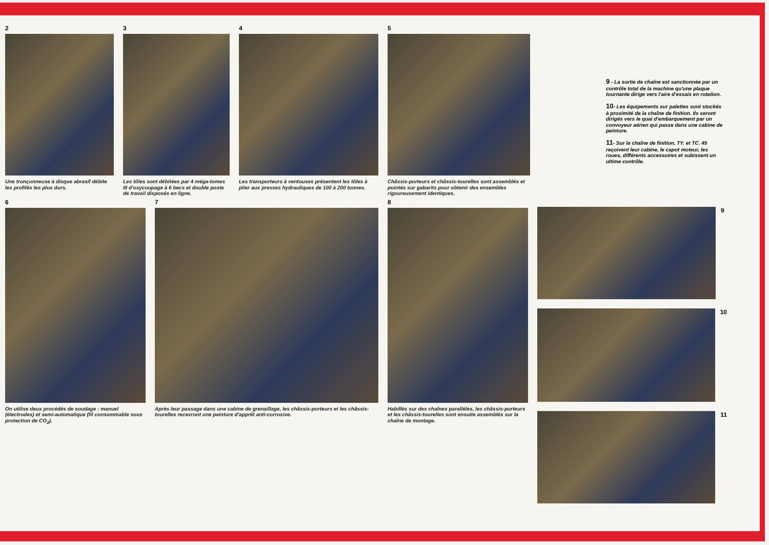2
Une tronçonneuse à disque abrasif débite les profilés les plus durs.
3
Les tôles sont débitées par 4 méga-tomes III d'oxycoupage à 6 becs et double poste de travail disposés en ligne.
4
Les transporteurs à ventouses présentent les tôles à plier aux presses hydrauliques de 100 à 200 tonnes.
5
Châssis-porteurs et châssis-tourelles sont assemblés et pointés sur gabarits pour obtenir des ensembles rigoureusement identiques.
9 - La sortie de chaîne est sanctionnée par un contrôle total de la machine qu'une plaque tournante dirige vers l'aire d'essais en rotation.
10- Les équipements sur palettes sont stockés à proximité de la chaîne de finition. Ils seront dirigés vers le quai d'embarquement par un convoyeur aérien qui passe dans une cabine de peinture.
11- Sur la chaîne de finition, TY. et TC. 45 reçoivent leur cabine, le capot moteur, les roues, différents accessoires et subissent un ultime contrôle.
6
On utilise deux procédés de soudage : manuel (électrodes) et semi-automatique (fil consommable sous protection de CO<sub>2</sub>).
7
Après leur passage dans une cabine de grenaillage, les châssis-porteurs et les châssis-tourelles recevront une peinture d'apprêt anti-corrosive.
8
Habillés sur des chaînes parallèles, les châssis-porteurs et les châssis-tourelles sont ensuite assemblés sur la chaîne de montage.
9
10
11